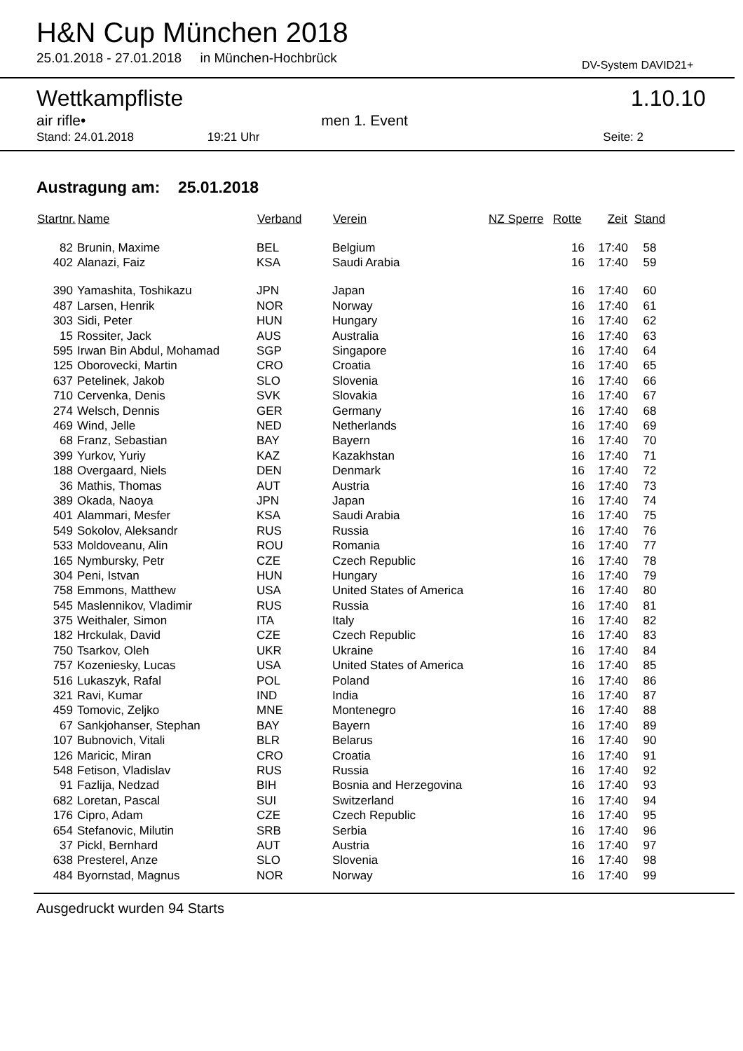H&N Cup München 2018
25.01.2018 - 27.01.2018 in München-Hochbrück
DV-System DAVID21+
Wettkampfliste 1.10.10
air rifle• men 1. Event
Stand: 24.01.2018 19:21 Uhr Seite: 2
Austragung am: 25.01.2018
| Startnr. | Name | Verband | Verein | NZ Sperre | Rotte | Zeit | Stand |
| --- | --- | --- | --- | --- | --- | --- | --- |
| 82 | Brunin, Maxime | BEL | Belgium | | 16 | 17:40 | 58 |
| 402 | Alanazi, Faiz | KSA | Saudi Arabia | | 16 | 17:40 | 59 |
| 390 | Yamashita, Toshikazu | JPN | Japan | | 16 | 17:40 | 60 |
| 487 | Larsen, Henrik | NOR | Norway | | 16 | 17:40 | 61 |
| 303 | Sidi, Peter | HUN | Hungary | | 16 | 17:40 | 62 |
| 15 | Rossiter, Jack | AUS | Australia | | 16 | 17:40 | 63 |
| 595 | Irwan Bin Abdul, Mohamad | SGP | Singapore | | 16 | 17:40 | 64 |
| 125 | Oborovecki, Martin | CRO | Croatia | | 16 | 17:40 | 65 |
| 637 | Petelinek, Jakob | SLO | Slovenia | | 16 | 17:40 | 66 |
| 710 | Cervenka, Denis | SVK | Slovakia | | 16 | 17:40 | 67 |
| 274 | Welsch, Dennis | GER | Germany | | 16 | 17:40 | 68 |
| 469 | Wind, Jelle | NED | Netherlands | | 16 | 17:40 | 69 |
| 68 | Franz, Sebastian | BAY | Bayern | | 16 | 17:40 | 70 |
| 399 | Yurkov, Yuriy | KAZ | Kazakhstan | | 16 | 17:40 | 71 |
| 188 | Overgaard, Niels | DEN | Denmark | | 16 | 17:40 | 72 |
| 36 | Mathis, Thomas | AUT | Austria | | 16 | 17:40 | 73 |
| 389 | Okada, Naoya | JPN | Japan | | 16 | 17:40 | 74 |
| 401 | Alammari, Mesfer | KSA | Saudi Arabia | | 16 | 17:40 | 75 |
| 549 | Sokolov, Aleksandr | RUS | Russia | | 16 | 17:40 | 76 |
| 533 | Moldoveanu, Alin | ROU | Romania | | 16 | 17:40 | 77 |
| 165 | Nymbursky, Petr | CZE | Czech Republic | | 16 | 17:40 | 78 |
| 304 | Peni, Istvan | HUN | Hungary | | 16 | 17:40 | 79 |
| 758 | Emmons, Matthew | USA | United States of America | | 16 | 17:40 | 80 |
| 545 | Maslennikov, Vladimir | RUS | Russia | | 16 | 17:40 | 81 |
| 375 | Weithaler, Simon | ITA | Italy | | 16 | 17:40 | 82 |
| 182 | Hrckulak, David | CZE | Czech Republic | | 16 | 17:40 | 83 |
| 750 | Tsarkov, Oleh | UKR | Ukraine | | 16 | 17:40 | 84 |
| 757 | Kozeniesky, Lucas | USA | United States of America | | 16 | 17:40 | 85 |
| 516 | Lukaszyk, Rafal | POL | Poland | | 16 | 17:40 | 86 |
| 321 | Ravi, Kumar | IND | India | | 16 | 17:40 | 87 |
| 459 | Tomovic, Zeljko | MNE | Montenegro | | 16 | 17:40 | 88 |
| 67 | Sankjohanser, Stephan | BAY | Bayern | | 16 | 17:40 | 89 |
| 107 | Bubnovich, Vitali | BLR | Belarus | | 16 | 17:40 | 90 |
| 126 | Maricic, Miran | CRO | Croatia | | 16 | 17:40 | 91 |
| 548 | Fetison, Vladislav | RUS | Russia | | 16 | 17:40 | 92 |
| 91 | Fazlija, Nedzad | BIH | Bosnia and Herzegovina | | 16 | 17:40 | 93 |
| 682 | Loretan, Pascal | SUI | Switzerland | | 16 | 17:40 | 94 |
| 176 | Cipro, Adam | CZE | Czech Republic | | 16 | 17:40 | 95 |
| 654 | Stefanovic, Milutin | SRB | Serbia | | 16 | 17:40 | 96 |
| 37 | Pickl, Bernhard | AUT | Austria | | 16 | 17:40 | 97 |
| 638 | Presterel, Anze | SLO | Slovenia | | 16 | 17:40 | 98 |
| 484 | Byornstad, Magnus | NOR | Norway | | 16 | 17:40 | 99 |
Ausgedruckt wurden 94 Starts